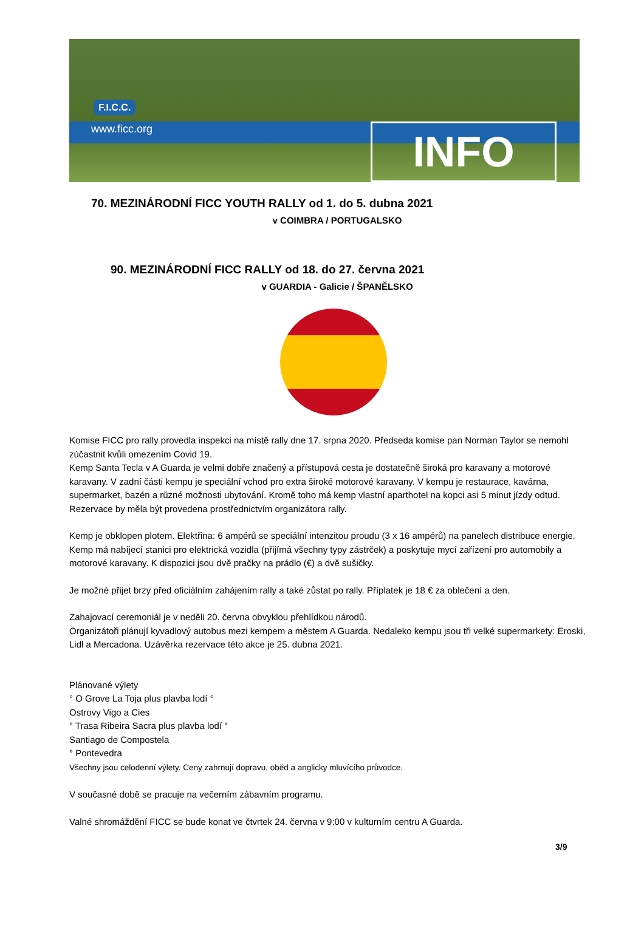F.I.C.C.
www.ficc.org INFO
70. MEZINÁRODNÍ FICC YOUTH RALLY od 1. do 5. dubna 2021
v COIMBRA / PORTUGALSKO
90. MEZINÁRODNÍ FICC RALLY od 18. do 27. června 2021
v GUARDIA - Galicie / ŠPANĚLSKO
Komise FICC pro rally provedla inspekci na místě rally dne 17. srpna 2020. Předseda komise pan Norman Taylor se nemohl zúčastnit kvůli omezením Covid 19.
Kemp Santa Tecla v A Guarda je velmi dobře značený a přístupová cesta je dostatečně široká pro karavany a motorové karavany. V zadní části kempu je speciální vchod pro extra široké motorové karavany. V kempu je restaurace, kavárna, supermarket, bazén a různé možnosti ubytování. Kromě toho má kemp vlastní aparthotel na kopci asi 5 minut jízdy odtud. Rezervace by měla být provedena prostřednictvím organizátora rally.
Kemp je obklopen plotem. Elektřina: 6 ampérů se speciální intenzitou proudu (3 x 16 ampérů) na panelech distribuce energie.
Kemp má nabíjecí stanici pro elektrická vozidla (přijímá všechny typy zástrček) a poskytuje mycí zařízení pro automobily a motorové karavany. K dispozici jsou dvě pračky na prádlo (€) a dvě sušičky.
Je možné přijet brzy před oficiálním zahájením rally a také zůstat po rally. Příplatek je 18 € za oblečení a den.
Zahajovací ceremoniál je v neděli 20. června obvyklou přehlídkou národů.
Organizátoři plánují kyvadlový autobus mezi kempem a městem A Guarda. Nedaleko kempu jsou tři velké supermarkety: Eroski, Lidl a Mercadona. Uzávěrka rezervace této akce je 25. dubna 2021.
Plánované výlety
° O Grove La Toja plus plavba lodí °
Ostrovy Vigo a Cies
° Trasa Ribeira Sacra plus plavba lodí °
Santiago de Compostela
° Pontevedra
Všechny jsou celodenní výlety. Ceny zahrnují dopravu, oběd a anglicky mluvícího průvodce.
V současné době se pracuje na večerním zábavním programu.
Valné shromáždění FICC se bude konat ve čtvrtek 24. června v 9:00 v kulturním centru A Guarda.
3/9